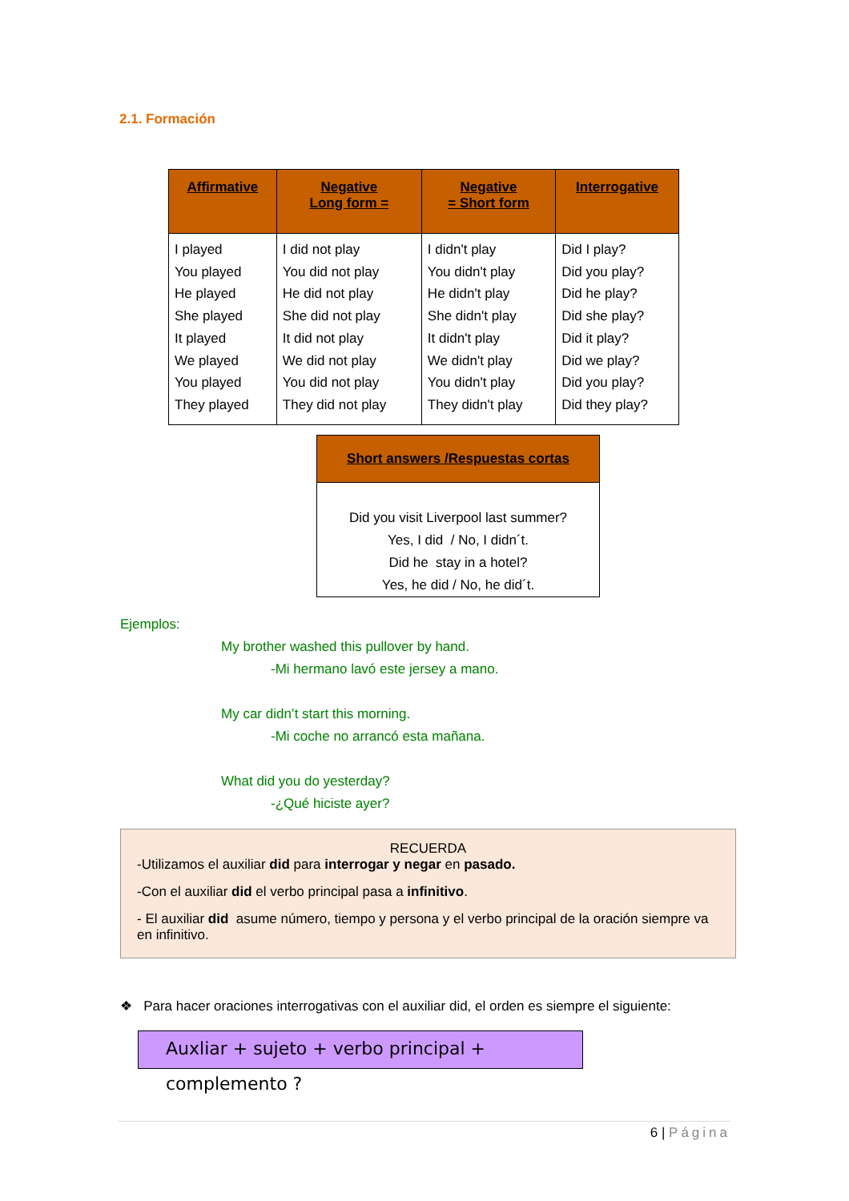2.1. Formación
| Affirmative | Negative Long form = | Negative = Short form | Interrogative |
| --- | --- | --- | --- |
| I played You played He played She played It played We played You played They played | I did not play You did not play He did not play She did not play It did not play We did not play You did not play They did not play | I didn't play You didn't play He didn't play She didn't play It didn't play We didn't play You didn't play They didn't play | Did I play? Did you play? Did he play? Did she play? Did it play? Did we play? Did you play? Did they play? |
| Short answers /Respuestas cortas |
| --- |
| Did you visit Liverpool last summer? Yes, I did / No, I didn´t. Did he stay in a hotel? Yes, he did / No, he did´t. |
Ejemplos:
My brother washed this pullover by hand.
-Mi hermano lavó este jersey a mano.
My car didn’t start this morning.
-Mi coche no arrancó esta mañana.
What did you do yesterday?
-¿Qué hiciste ayer?
RECUERDA
-Utilizamos el auxiliar did para interrogar y negar en pasado.
-Con el auxiliar did el verbo principal pasa a infinitivo.
- El auxiliar did asume número, tiempo y persona y el verbo principal de la oración siempre va en infinitivo.
❖ Para hacer oraciones interrogativas con el auxiliar did, el orden es siempre el siguiente:
Auxliar + sujeto + verbo principal + complemento ?
6 | Página